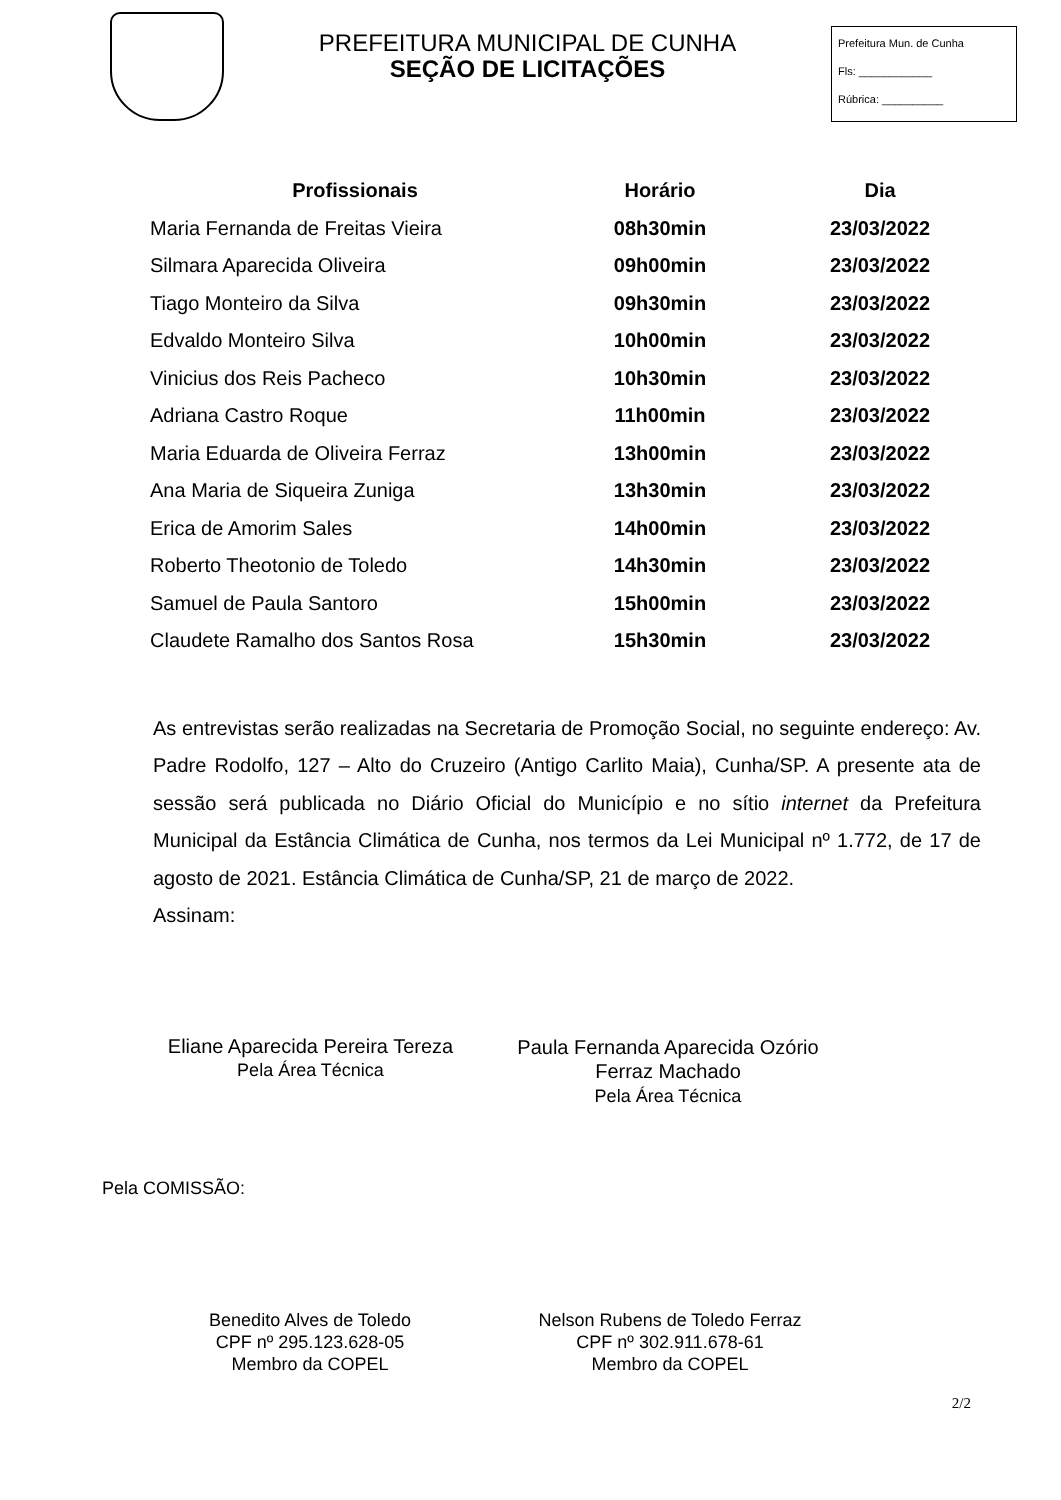PREFEITURA MUNICIPAL DE CUNHA
SEÇÃO DE LICITAÇÕES
Prefeitura Mun. de Cunha
Fls: ____________
Rúbrica: __________
| Profissionais | Horário | Dia |
| --- | --- | --- |
| Maria Fernanda de Freitas Vieira | 08h30min | 23/03/2022 |
| Silmara Aparecida Oliveira | 09h00min | 23/03/2022 |
| Tiago Monteiro da Silva | 09h30min | 23/03/2022 |
| Edvaldo Monteiro Silva | 10h00min | 23/03/2022 |
| Vinicius dos Reis Pacheco | 10h30min | 23/03/2022 |
| Adriana Castro Roque | 11h00min | 23/03/2022 |
| Maria Eduarda de Oliveira Ferraz | 13h00min | 23/03/2022 |
| Ana Maria de Siqueira Zuniga | 13h30min | 23/03/2022 |
| Erica de Amorim Sales | 14h00min | 23/03/2022 |
| Roberto Theotonio de Toledo | 14h30min | 23/03/2022 |
| Samuel de Paula Santoro | 15h00min | 23/03/2022 |
| Claudete Ramalho dos Santos Rosa | 15h30min | 23/03/2022 |
As entrevistas serão realizadas na Secretaria de Promoção Social, no seguinte endereço: Av. Padre Rodolfo, 127 – Alto do Cruzeiro (Antigo Carlito Maia), Cunha/SP. A presente ata de sessão será publicada no Diário Oficial do Município e no sítio internet da Prefeitura Municipal da Estância Climática de Cunha, nos termos da Lei Municipal nº 1.772, de 17 de agosto de 2021. Estância Climática de Cunha/SP, 21 de março de 2022.
Assinam:
Eliane Aparecida Pereira Tereza
Pela Área Técnica
Paula Fernanda Aparecida Ozório
Ferraz Machado
Pela Área Técnica
Pela COMISSÃO:
Benedito Alves de Toledo
CPF nº 295.123.628-05
Membro da COPEL
Nelson Rubens de Toledo Ferraz
CPF nº 302.911.678-61
Membro da COPEL
2/2